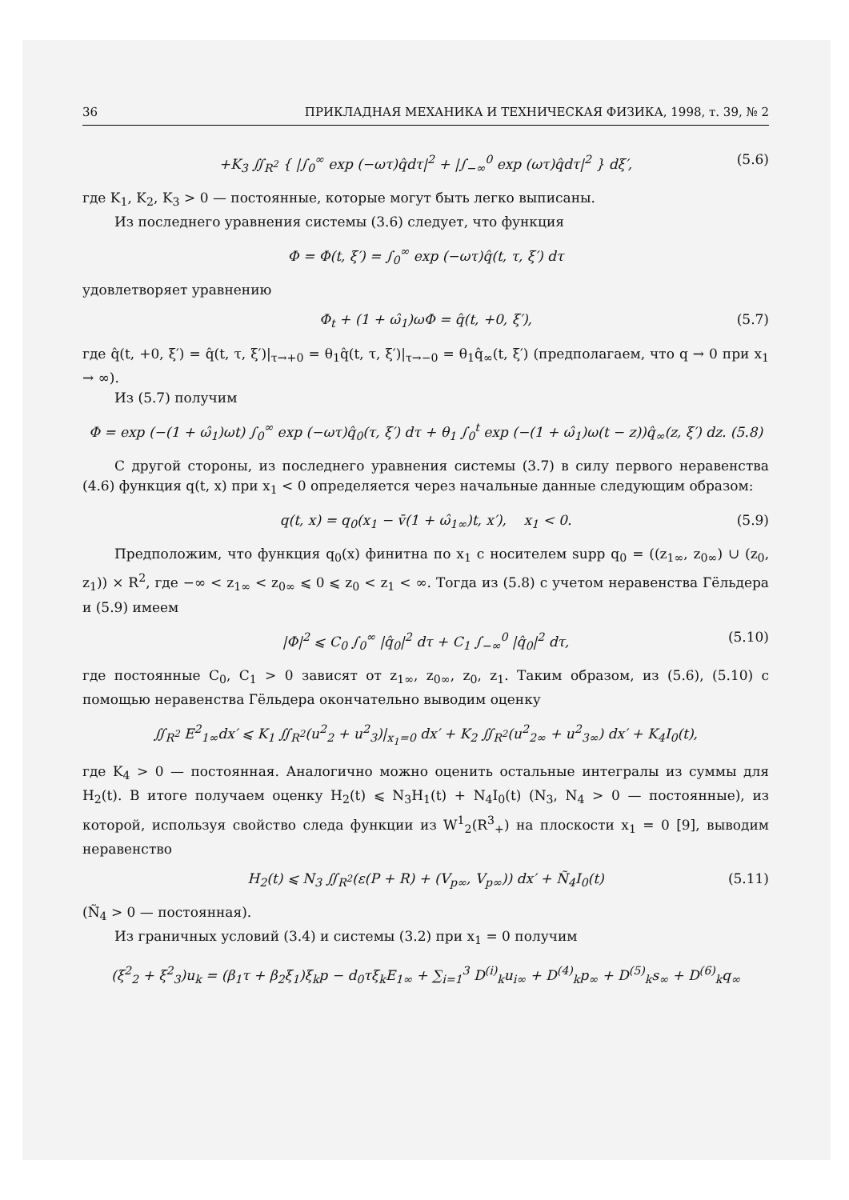36 ПРИКЛАДНАЯ МЕХАНИКА И ТЕХНИЧЕСКАЯ ФИЗИКА, 1998, т. 39, № 2
+K<sub>3</sub> ∬<sub>R<sup>2</sup></sub> { |∫<sub>0</sub><sup>∞</sup> exp (−ωτ)q̂dτ|<sup>2</sup> + |∫<sub>−∞</sub><sup>0</sup> exp (ωτ)q̂dτ|<sup>2</sup> } dξ′, (5.6)
где K<sub>1</sub>, K<sub>2</sub>, K<sub>3</sub> > 0 — постоянные, которые могут быть легко выписаны.
Из последнего уравнения системы (3.6) следует, что функция
Φ = Φ(t, ξ′) = ∫<sub>0</sub><sup>∞</sup> exp (−ωτ)q̂(t, τ, ξ′) dτ
удовлетворяет уравнению
Φ<sub>t</sub> + (1 + ω̂<sub>1</sub>)ωΦ = q̂(t, +0, ξ′), (5.7)
где q̂(t, +0, ξ′) = q̂(t, τ, ξ′)|<sub>τ→+0</sub> = θ<sub>1</sub>q̂(t, τ, ξ′)|<sub>τ→−0</sub> = θ<sub>1</sub>q̂<sub>∞</sub>(t, ξ′) (предполагаем, что q → 0 при x<sub>1</sub> → ∞).
Из (5.7) получим
Φ = exp (−(1 + ω̂<sub>1</sub>)ωt) ∫<sub>0</sub><sup>∞</sup> exp (−ωτ)q̂<sub>0</sub>(τ, ξ′) dτ + θ<sub>1</sub> ∫<sub>0</sub><sup>t</sup> exp (−(1 + ω̂<sub>1</sub>)ω(t − z))q̂<sub>∞</sub>(z, ξ′) dz. (5.8)
С другой стороны, из последнего уравнения системы (3.7) в силу первого неравенства (4.6) функция q(t, x) при x<sub>1</sub> < 0 определяется через начальные данные следующим образом:
q(t, x) = q<sub>0</sub>(x<sub>1</sub> − v̄(1 + ω̂<sub>1∞</sub>)t, x′), x<sub>1</sub> < 0. (5.9)
Предположим, что функция q<sub>0</sub>(x) финитна по x<sub>1</sub> с носителем supp q<sub>0</sub> = ((z<sub>1∞</sub>, z<sub>0∞</sub>) ∪ (z<sub>0</sub>, z<sub>1</sub>)) × R<sup>2</sup>, где −∞ < z<sub>1∞</sub> < z<sub>0∞</sub> ⩽ 0 ⩽ z<sub>0</sub> < z<sub>1</sub> < ∞. Тогда из (5.8) с учетом неравенства Гёльдера и (5.9) имеем
|Φ|<sup>2</sup> ⩽ C<sub>0</sub> ∫<sub>0</sub><sup>∞</sup> |q̂<sub>0</sub>|<sup>2</sup> dτ + C<sub>1</sub> ∫<sub>−∞</sub><sup>0</sup> |q̂<sub>0</sub>|<sup>2</sup> dτ, (5.10)
где постоянные C<sub>0</sub>, C<sub>1</sub> > 0 зависят от z<sub>1∞</sub>, z<sub>0∞</sub>, z<sub>0</sub>, z<sub>1</sub>. Таким образом, из (5.6), (5.10) с помощью неравенства Гёльдера окончательно выводим оценку
∬<sub>R<sup>2</sup></sub> E<sup>2</sup><sub>1∞</sub>dx′ ⩽ K<sub>1</sub> ∬<sub>R<sup>2</sup></sub>(u<sup>2</sup><sub>2</sub> + u<sup>2</sup><sub>3</sub>)|<sub>x<sub>1</sub>=0</sub> dx′ + K<sub>2</sub> ∬<sub>R<sup>2</sup></sub>(u<sup>2</sup><sub>2∞</sub> + u<sup>2</sup><sub>3∞</sub>) dx′ + K<sub>4</sub>I<sub>0</sub>(t),
где K<sub>4</sub> > 0 — постоянная. Аналогично можно оценить остальные интегралы из суммы для H<sub>2</sub>(t). В итоге получаем оценку H<sub>2</sub>(t) ⩽ N<sub>3</sub>H<sub>1</sub>(t) + N<sub>4</sub>I<sub>0</sub>(t) (N<sub>3</sub>, N<sub>4</sub> > 0 — постоянные), из которой, используя свойство следа функции из W<sup>1</sup><sub>2</sub>(R<sup>3</sup><sub>+</sub>) на плоскости x<sub>1</sub> = 0 [9], выводим неравенство
H<sub>2</sub>(t) ⩽ N<sub>3</sub> ∬<sub>R<sup>2</sup></sub>(ε(P + R) + (V<sub>p∞</sub>, V<sub>p∞</sub>)) dx′ + Ñ<sub>4</sub>I<sub>0</sub>(t) (5.11)
(Ñ<sub>4</sub> > 0 — постоянная).
Из граничных условий (3.4) и системы (3.2) при x<sub>1</sub> = 0 получим
(ξ<sup>2</sup><sub>2</sub> + ξ<sup>2</sup><sub>3</sub>)u<sub>k</sub> = (β<sub>1</sub>τ + β<sub>2</sub>ξ<sub>1</sub>)ξ<sub>k</sub>p − d<sub>0</sub>τξ<sub>k</sub>E<sub>1∞</sub> + ∑<sub>i=1</sub><sup>3</sup> D<sup>(i)</sup><sub>k</sub>u<sub>i∞</sub> + D<sup>(4)</sup><sub>k</sub>p<sub>∞</sub> + D<sup>(5)</sup><sub>k</sub>s<sub>∞</sub> + D<sup>(6)</sup><sub>k</sub>q<sub>∞</sub>